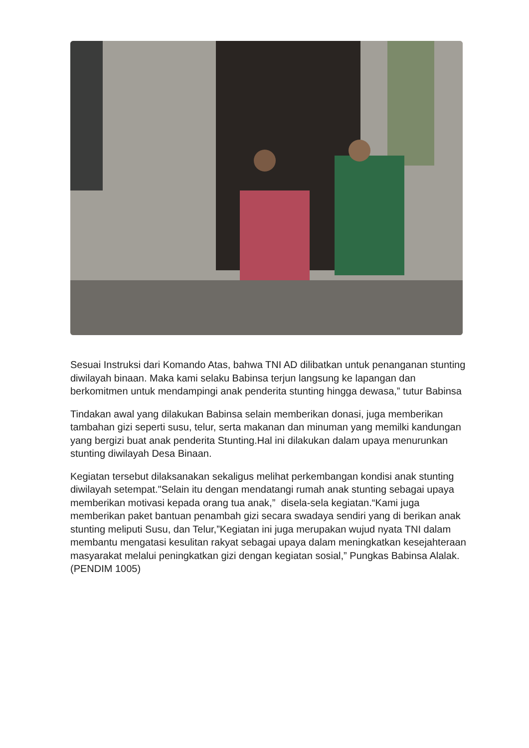Sesuai Instruksi dari Komando Atas, bahwa TNI AD dilibatkan untuk penanganan stunting diwilayah binaan. Maka kami selaku Babinsa terjun langsung ke lapangan dan berkomitmen untuk mendampingi anak penderita stunting hingga dewasa,” tutur Babinsa
Tindakan awal yang dilakukan Babinsa selain memberikan donasi, juga memberikan tambahan gizi seperti susu, telur, serta makanan dan minuman yang memilki kandungan yang bergizi buat anak penderita Stunting.Hal ini dilakukan dalam upaya menurunkan stunting diwilayah Desa Binaan.
Kegiatan tersebut dilaksanakan sekaligus melihat perkembangan kondisi anak stunting diwilayah setempat."Selain itu dengan mendatangi rumah anak stunting sebagai upaya memberikan motivasi kepada orang tua anak,” disela-sela kegiatan.“Kami juga memberikan paket bantuan penambah gizi secara swadaya sendiri yang di berikan anak stunting meliputi Susu, dan Telur,”Kegiatan ini juga merupakan wujud nyata TNI dalam membantu mengatasi kesulitan rakyat sebagai upaya dalam meningkatkan kesejahteraan masyarakat melalui peningkatkan gizi dengan kegiatan sosial,” Pungkas Babinsa Alalak.(PENDIM 1005)